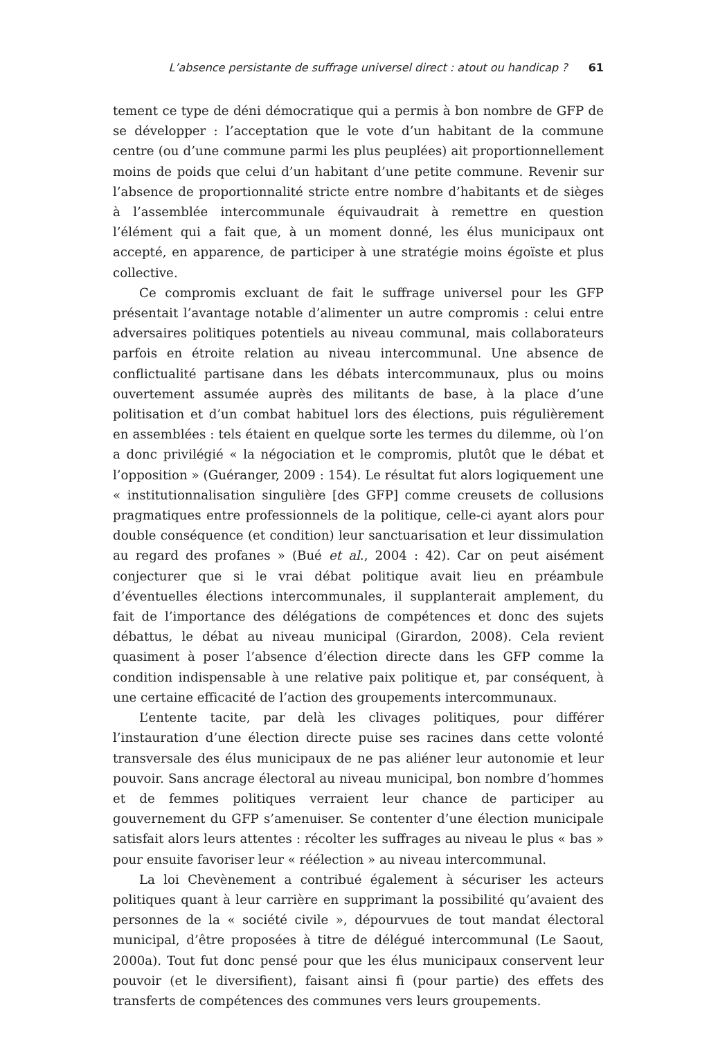L’absence persistante de suffrage universel direct : atout ou handicap ? 61
tement ce type de déni démocratique qui a permis à bon nombre de GFP de se développer : l’acceptation que le vote d’un habitant de la commune centre (ou d’une commune parmi les plus peuplées) ait proportionnellement moins de poids que celui d’un habitant d’une petite commune. Revenir sur l’absence de proportionnalité stricte entre nombre d’habitants et de sièges à l’assemblée intercommunale équivaudrait à remettre en question l’élément qui a fait que, à un moment donné, les élus municipaux ont accepté, en apparence, de participer à une stratégie moins égoïste et plus collective.
Ce compromis excluant de fait le suffrage universel pour les GFP présentait l’avantage notable d’alimenter un autre compromis : celui entre adversaires politiques potentiels au niveau communal, mais collaborateurs parfois en étroite relation au niveau intercommunal. Une absence de conflictualité partisane dans les débats intercommunaux, plus ou moins ouvertement assumée auprès des militants de base, à la place d’une politisation et d’un combat habituel lors des élections, puis régulièrement en assemblées : tels étaient en quelque sorte les termes du dilemme, où l’on a donc privilégié « la négociation et le compromis, plutôt que le débat et l’opposition » (Guéranger, 2009 : 154). Le résultat fut alors logiquement une « institutionnalisation singulière [des GFP] comme creusets de collusions pragmatiques entre professionnels de la politique, celle-ci ayant alors pour double conséquence (et condition) leur sanctuarisation et leur dissimulation au regard des profanes » (Bué et al., 2004 : 42). Car on peut aisément conjecturer que si le vrai débat politique avait lieu en préambule d’éventuelles élections intercommunales, il supplanterait amplement, du fait de l’importance des délégations de compétences et donc des sujets débattus, le débat au niveau municipal (Girardon, 2008). Cela revient quasiment à poser l’absence d’élection directe dans les GFP comme la condition indispensable à une relative paix politique et, par conséquent, à une certaine efficacité de l’action des groupements intercommunaux.
L’entente tacite, par delà les clivages politiques, pour différer l’instauration d’une élection directe puise ses racines dans cette volonté transversale des élus municipaux de ne pas aliéner leur autonomie et leur pouvoir. Sans ancrage électoral au niveau municipal, bon nombre d’hommes et de femmes politiques verraient leur chance de participer au gouvernement du GFP s’amenuiser. Se contenter d’une élection municipale satisfait alors leurs attentes : récolter les suffrages au niveau le plus « bas » pour ensuite favoriser leur « réélection » au niveau intercommunal.
La loi Chevènement a contribué également à sécuriser les acteurs politiques quant à leur carrière en supprimant la possibilité qu’avaient des personnes de la « société civile », dépourvues de tout mandat électoral municipal, d’être proposées à titre de délégué intercommunal (Le Saout, 2000a). Tout fut donc pensé pour que les élus municipaux conservent leur pouvoir (et le diversifient), faisant ainsi fi (pour partie) des effets des transferts de compétences des communes vers leurs groupements.